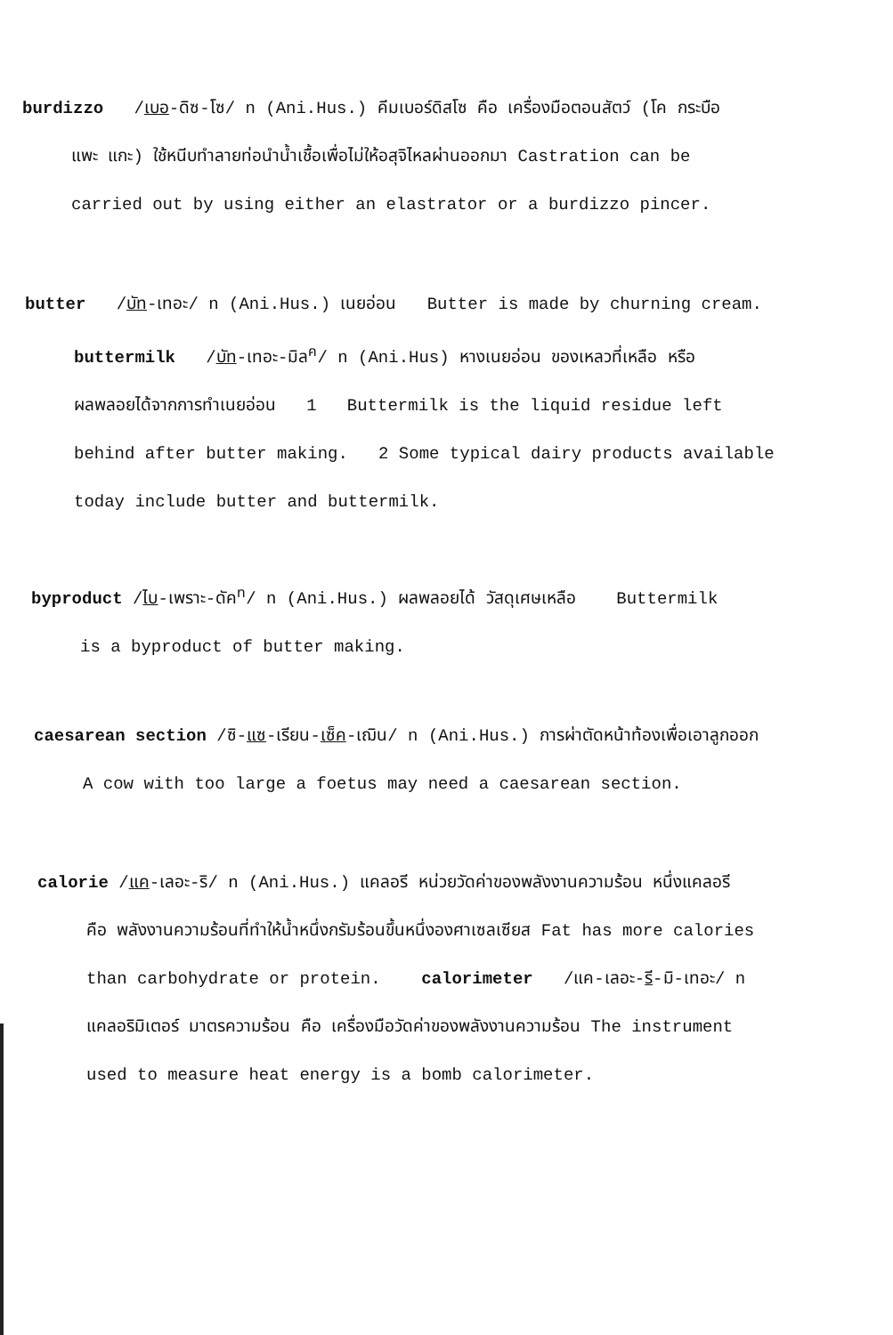burdizzo /เบอ-ดิซ-โซ/ n (Ani.Hus.) คีมเบอร์ดิสโซ คือ เครื่องมือตอนสัตว์ (โค กระบือ
แพะ แกะ) ใช้หนีบทำลายท่อนำน้ำเชื้อเพื่อไม่ให้อสุจิไหลผ่านออกมา Castration can be
carried out by using either an elastrator or a burdizzo pincer.
butter /บัท-เทอะ/ n (Ani.Hus.) เนยอ่อน Butter is made by churning cream.
buttermilk /บัท-เทอะ-มิล<sup>ค</sup>/ n (Ani.Hus) หางเนยอ่อน ของเหลวที่เหลือ หรือ
ผลพลอยได้จากการทำเนยอ่อน 1 Buttermilk is the liquid residue left
behind after butter making. 2 Some typical dairy products available
today include butter and buttermilk.
byproduct /ไบ-เพราะ-ดัค<sup>ท</sup>/ n (Ani.Hus.) ผลพลอยได้ วัสดุเศษเหลือ Buttermilk
is a byproduct of butter making.
caesarean section /ซิ-แซ-เรียน-เซ็ค-เฌิน/ n (Ani.Hus.) การผ่าตัดหน้าท้องเพื่อเอาลูกออก
A cow with too large a foetus may need a caesarean section.
calorie /แค-เลอะ-ริ/ n (Ani.Hus.) แคลอรี หน่วยวัดค่าของพลังงานความร้อน หนึ่งแคลอรี
คือ พลังงานความร้อนที่ทำให้น้ำหนึ่งกรัมร้อนขึ้นหนึ่งองศาเซลเซียส Fat has more calories
than carbohydrate or protein. calorimeter /แค-เลอะ-รี-มิ-เทอะ/ n
แคลอริมิเตอร์ มาตรความร้อน คือ เครื่องมือวัดค่าของพลังงานความร้อน The instrument
used to measure heat energy is a bomb calorimeter.